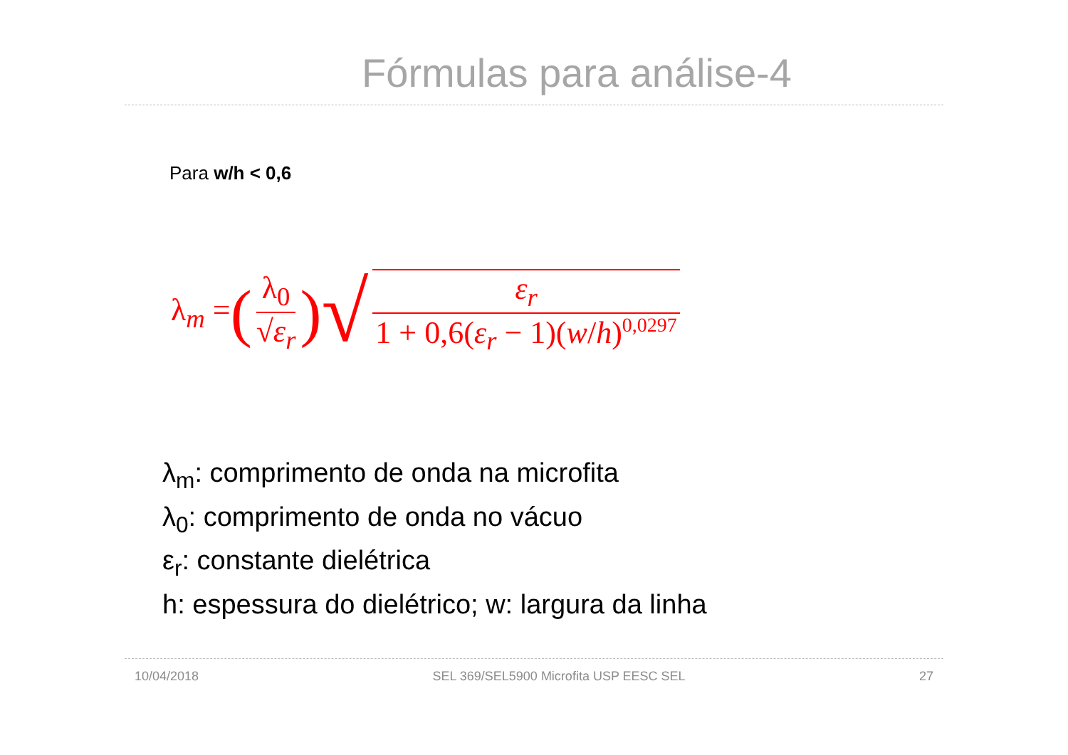Fórmulas para análise-4
Para w/h < 0,6
λ<sub>m</sub> = (λ<sub>0</sub> √ε<sub>r</sub>) √ ε<sub>r</sub> 1 + 0,6(ε<sub>r</sub> − 1)(w/h)<sup>0,0297</sup>
λ<sub>m</sub>: comprimento de onda na microfita
λ<sub>0</sub>: comprimento de onda no vácuo
ε<sub>r</sub>: constante dielétrica
h: espessura do dielétrico; w: largura da linha
10/04/2018 SEL 369/SEL5900 Microfita USP EESC SEL 27